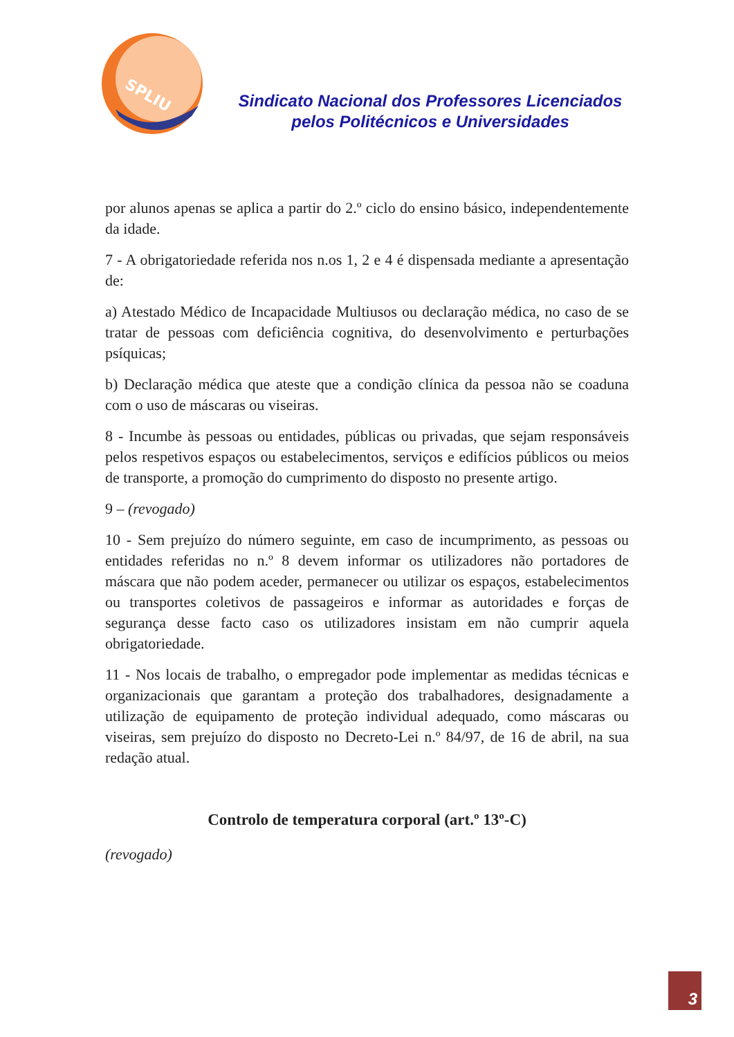SPLIU
Sindicato Nacional dos Professores Licenciados
pelos Politécnicos e Universidades
por alunos apenas se aplica a partir do 2.º ciclo do ensino básico, independentemente da idade.
7 - A obrigatoriedade referida nos n.os 1, 2 e 4 é dispensada mediante a apresentação de:
a) Atestado Médico de Incapacidade Multiusos ou declaração médica, no caso de se tratar de pessoas com deficiência cognitiva, do desenvolvimento e perturbações psíquicas;
b) Declaração médica que ateste que a condição clínica da pessoa não se coaduna com o uso de máscaras ou viseiras.
8 - Incumbe às pessoas ou entidades, públicas ou privadas, que sejam responsáveis pelos respetivos espaços ou estabelecimentos, serviços e edifícios públicos ou meios de transporte, a promoção do cumprimento do disposto no presente artigo.
9 – (revogado)
10 - Sem prejuízo do número seguinte, em caso de incumprimento, as pessoas ou entidades referidas no n.º 8 devem informar os utilizadores não portadores de máscara que não podem aceder, permanecer ou utilizar os espaços, estabelecimentos ou transportes coletivos de passageiros e informar as autoridades e forças de segurança desse facto caso os utilizadores insistam em não cumprir aquela obrigatoriedade.
11 - Nos locais de trabalho, o empregador pode implementar as medidas técnicas e organizacionais que garantam a proteção dos trabalhadores, designadamente a utilização de equipamento de proteção individual adequado, como máscaras ou viseiras, sem prejuízo do disposto no Decreto-Lei n.º 84/97, de 16 de abril, na sua redação atual.
Controlo de temperatura corporal (art.º 13º-C)
(revogado)
3